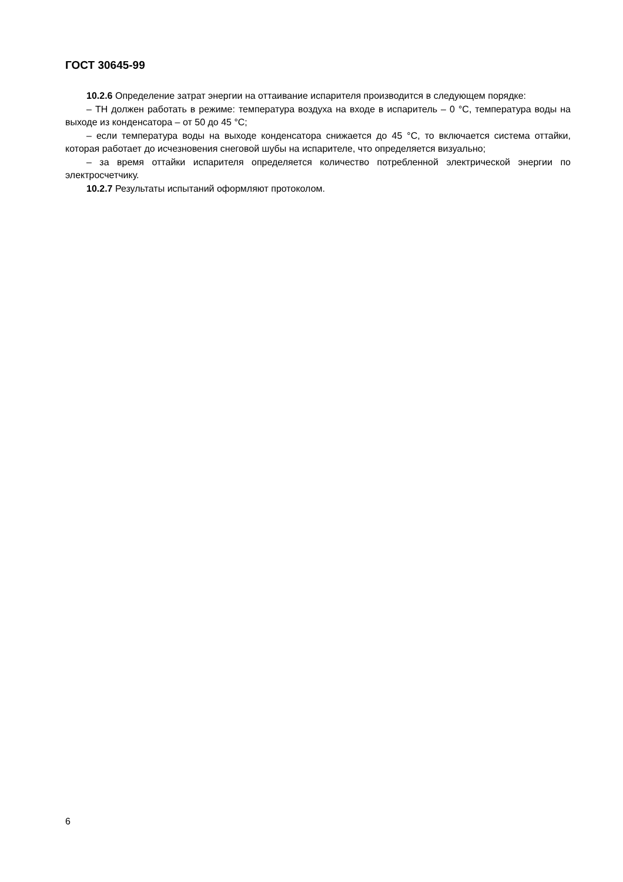ГОСТ 30645-99
10.2.6 Определение затрат энергии на оттаивание испарителя производится в следующем порядке:
– ТН должен работать в режиме: температура воздуха на входе в испаритель – 0 °С, температура воды на выходе из конденсатора – от 50 до 45 °С;
– если температура воды на выходе конденсатора снижается до 45 °С, то включается система оттайки, которая работает до исчезновения снеговой шубы на испарителе, что определяется визуально;
– за время оттайки испарителя определяется количество потребленной электрической энергии по электросчетчику.
10.2.7 Результаты испытаний оформляют протоколом.
6